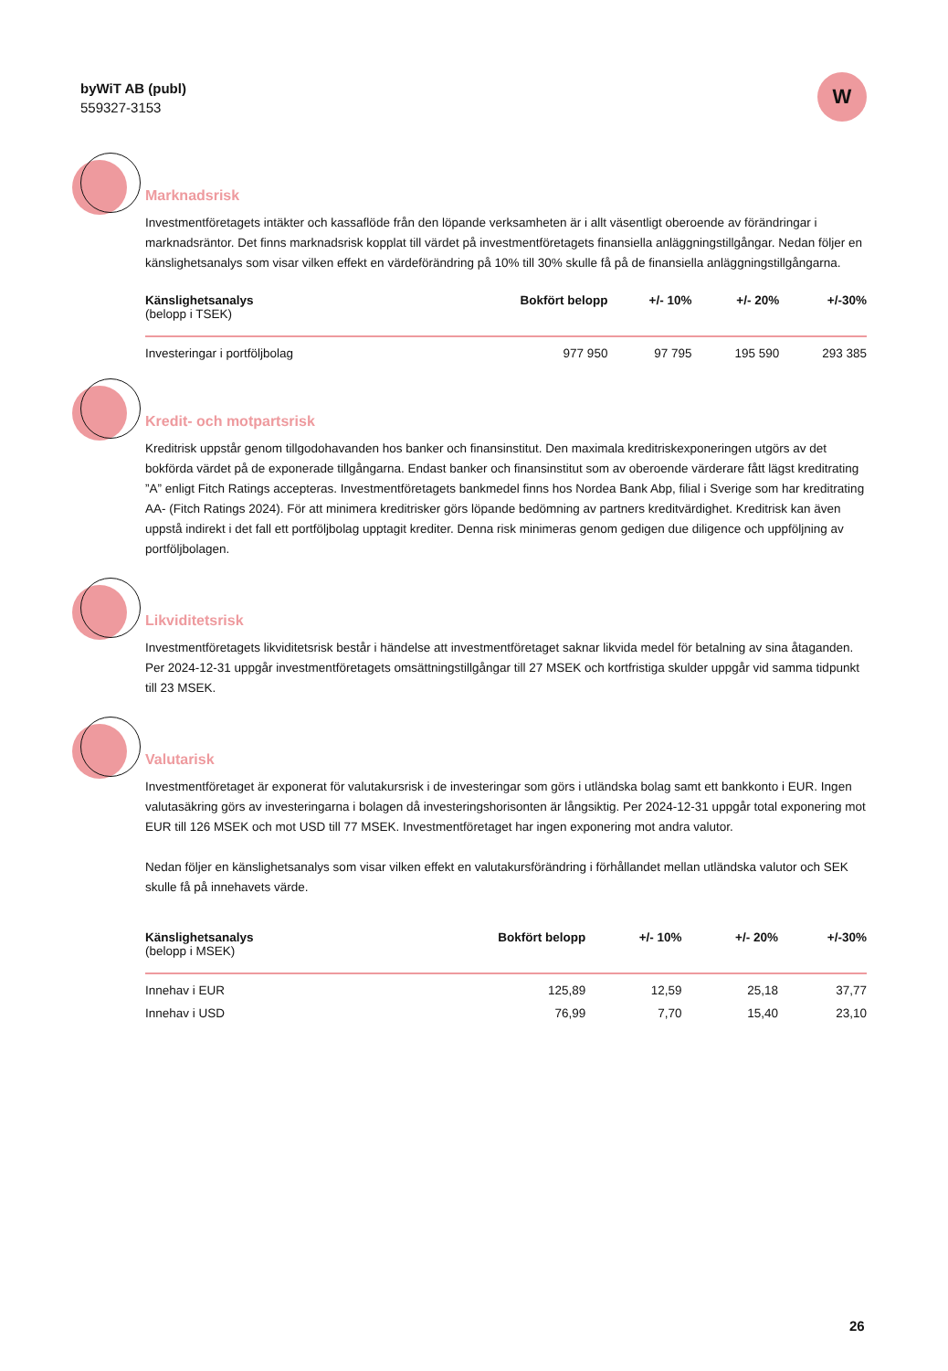byWiT AB (publ)
559327-3153
W
Marknadsrisk
Investmentföretagets intäkter och kassaflöde från den löpande verksamheten är i allt väsentligt oberoende av förändringar i marknadsräntor. Det finns marknadsrisk kopplat till värdet på investmentföretagets finansiella anläggningstillgångar. Nedan följer en känslighetsanalys som visar vilken effekt en värdeförändring på 10% till 30% skulle få på de finansiella anläggningstillgångarna.
| Känslighetsanalys (belopp i TSEK) | Bokfört belopp | +/- 10% | +/- 20% | +/-30% |
| --- | --- | --- | --- | --- |
| Investeringar i portföljbolag | 977 950 | 97 795 | 195 590 | 293 385 |
Kredit- och motpartsrisk
Kreditrisk uppstår genom tillgodohavanden hos banker och finansinstitut. Den maximala kreditriskexponeringen utgörs av det bokförda värdet på de exponerade tillgångarna. Endast banker och finansinstitut som av oberoende värderare fått lägst kreditrating ”A” enligt Fitch Ratings accepteras. Investmentföretagets bankmedel finns hos Nordea Bank Abp, filial i Sverige som har kreditrating AA- (Fitch Ratings 2024). För att minimera kreditrisker görs löpande bedömning av partners kreditvärdighet. Kreditrisk kan även uppstå indirekt i det fall ett portföljbolag upptagit krediter. Denna risk minimeras genom gedigen due diligence och uppföljning av portföljbolagen.
Likviditetsrisk
Investmentföretagets likviditetsrisk består i händelse att investmentföretaget saknar likvida medel för betalning av sina åtaganden. Per 2024-12-31 uppgår investmentföretagets omsättningstillgångar till 27 MSEK och kortfristiga skulder uppgår vid samma tidpunkt till 23 MSEK.
Valutarisk
Investmentföretaget är exponerat för valutakursrisk i de investeringar som görs i utländska bolag samt ett bankkonto i EUR. Ingen valutasäkring görs av investeringarna i bolagen då investeringshorisonten är långsiktig. Per 2024-12-31 uppgår total exponering mot EUR till 126 MSEK och mot USD till 77 MSEK. Investmentföretaget har ingen exponering mot andra valutor.
Nedan följer en känslighetsanalys som visar vilken effekt en valutakursförändring i förhållandet mellan utländska valutor och SEK skulle få på innehavets värde.
| Känslighetsanalys (belopp i MSEK) | Bokfört belopp | +/- 10% | +/- 20% | +/-30% |
| --- | --- | --- | --- | --- |
| Innehav i EUR | 125,89 | 12,59 | 25,18 | 37,77 |
| Innehav i USD | 76,99 | 7,70 | 15,40 | 23,10 |
26